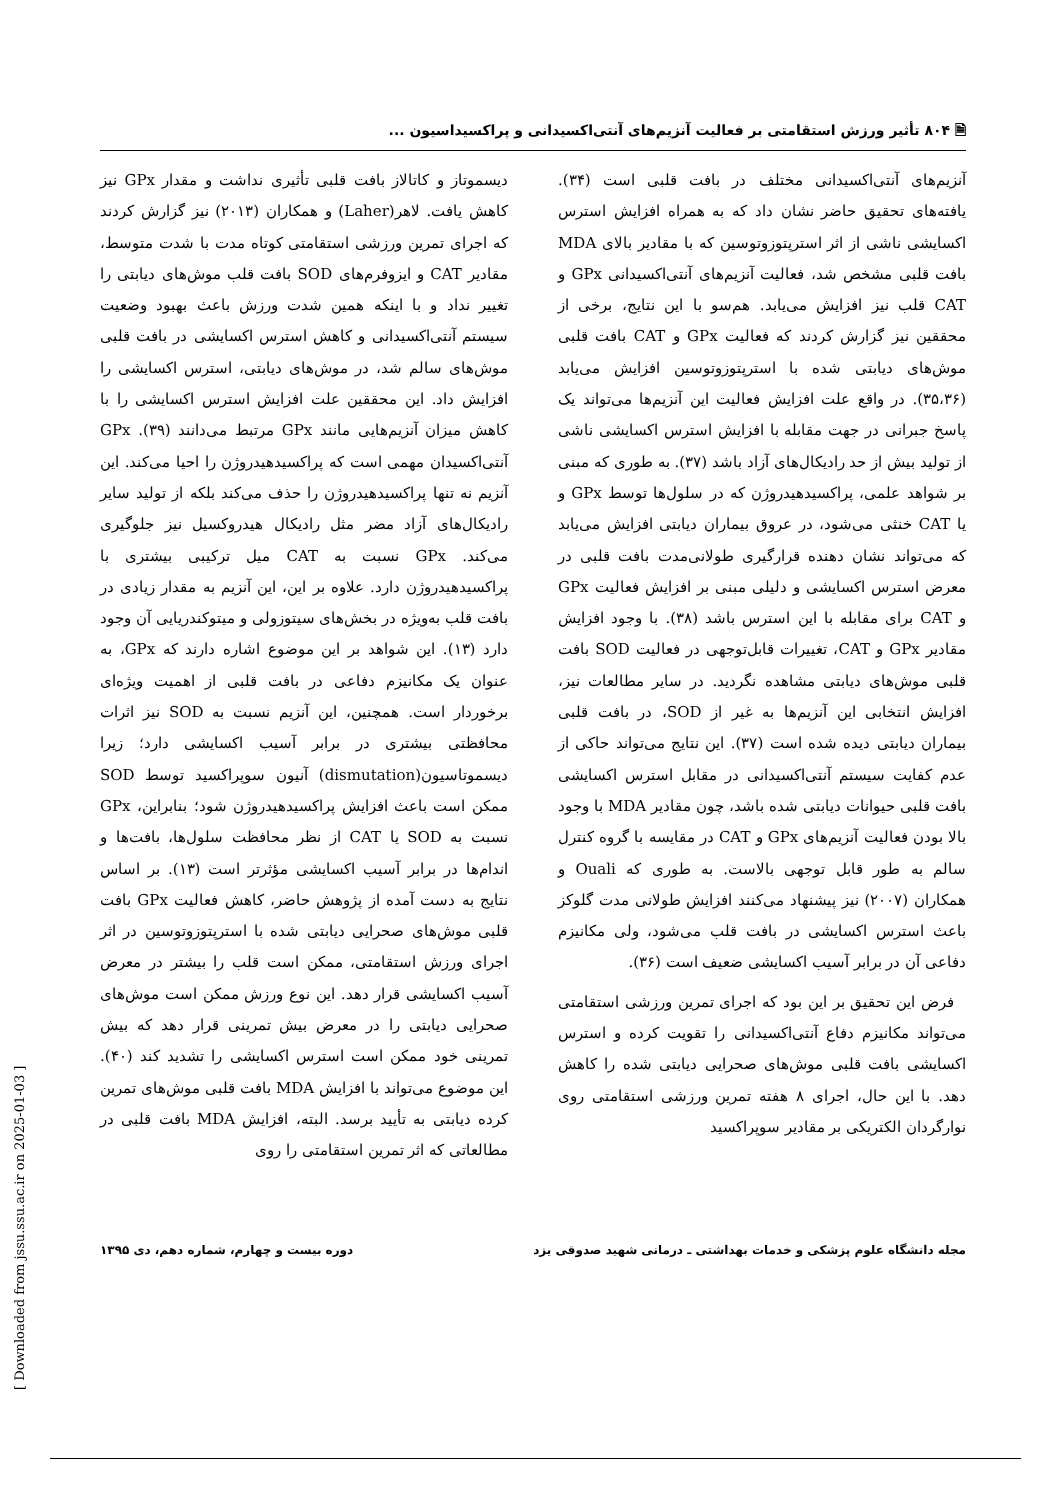🗎 ۸۰۴ تأثیر ورزش استقامتی بر فعالیت آنزیم‌های آنتی‌اکسیدانی و پراکسیداسیون ...
آنزیم‌های آنتی‌اکسیدانی مختلف در بافت قلبی است (۳۴). یافته‌های تحقیق حاضر نشان داد که به همراه افزایش استرس اکسایشی ناشی از اثر استرپتوزوتوسین که با مقادیر بالای MDA بافت قلبی مشخص شد، فعالیت آنزیم‌های آنتی‌اکسیدانی GPx و CAT قلب نیز افزایش می‌یابد. هم‌سو با این نتایج، برخی از محققین نیز گزارش کردند که فعالیت GPx و CAT بافت قلبی موش‌های دیابتی شده با استرپتوزوتوسین افزایش می‌یابد (۳۵،۳۶). در واقع علت افزایش فعالیت این آنزیم‌ها می‌تواند یک پاسخ جبرانی در جهت مقابله با افزایش استرس اکسایشی ناشی از تولید بیش از حد رادیکال‌های آزاد باشد (۳۷). به طوری که مبنی بر شواهد علمی، پراکسیدهیدروژن که در سلول‌ها توسط GPx و یا CAT خنثی می‌شود، در عروق بیماران دیابتی افزایش می‌یابد که می‌تواند نشان دهنده قرارگیری طولانی‌مدت بافت قلبی در معرض استرس اکسایشی و دلیلی مبنی بر افزایش فعالیت GPx و CAT برای مقابله با این استرس باشد (۳۸). با وجود افزایش مقادیر GPx و CAT، تغییرات قابل‌توجهی در فعالیت SOD بافت قلبی موش‌های دیابتی مشاهده نگردید. در سایر مطالعات نیز، افزایش انتخابی این آنزیم‌ها به غیر از SOD، در بافت قلبی بیماران دیابتی دیده شده است (۳۷). این نتایج می‌تواند حاکی از عدم کفایت سیستم آنتی‌اکسیدانی در مقابل استرس اکسایشی بافت قلبی حیوانات دیابتی شده باشد، چون مقادیر MDA با وجود بالا بودن فعالیت آنزیم‌های GPx و CAT در مقایسه با گروه کنترل سالم به طور قابل توجهی بالاست. به طوری که Ouali و همکاران (۲۰۰۷) نیز پیشنهاد می‌کنند افزایش طولانی مدت گلوکز باعث استرس اکسایشی در بافت قلب می‌شود، ولی مکانیزم دفاعی آن در برابر آسیب اکسایشی ضعیف است (۳۶).
فرض این تحقیق بر این بود که اجرای تمرین ورزشی استقامتی می‌تواند مکانیزم دفاع آنتی‌اکسیدانی را تقویت کرده و استرس اکسایشی بافت قلبی موش‌های صحرایی دیابتی شده را کاهش دهد. با این حال، اجرای ۸ هفته تمرین ورزشی استقامتی روی نوارگردان الکتریکی بر مقادیر سوپراکسید
دیسموتاز و کاتالاز بافت قلبی تأثیری نداشت و مقدار GPx نیز کاهش یافت. لاهر(Laher) و همکاران (۲۰۱۳) نیز گزارش کردند که اجرای تمرین ورزشی استقامتی کوتاه مدت با شدت متوسط، مقادیر CAT و ایزوفرم‌های SOD بافت قلب موش‌های دیابتی را تغییر نداد و با اینکه همین شدت ورزش باعث بهبود وضعیت سیستم آنتی‌اکسیدانی و کاهش استرس اکسایشی در بافت قلبی موش‌های سالم شد، در موش‌های دیابتی، استرس اکسایشی را افزایش داد. این محققین علت افزایش استرس اکسایشی را با کاهش میزان آنزیم‌هایی مانند GPx مرتبط می‌دانند (۳۹). GPx آنتی‌اکسیدان مهمی است که پراکسیدهیدروژن را احیا می‌کند. این آنزیم نه تنها پراکسیدهیدروژن را حذف می‌کند بلکه از تولید سایر رادیکال‌های آزاد مضر مثل رادیکال هیدروکسیل نیز جلوگیری می‌کند. GPx نسبت به CAT میل ترکیبی بیشتری با پراکسیدهیدروژن دارد. علاوه بر این، این آنزیم به مقدار زیادی در بافت قلب به‌ویژه در بخش‌های سیتوزولی و میتوکندریایی آن وجود دارد (۱۳). این شواهد بر این موضوع اشاره دارند که GPx، به عنوان یک مکانیزم دفاعی در بافت قلبی از اهمیت ویژه‌ای برخوردار است. همچنین، این آنزیم نسبت به SOD نیز اثرات محافظتی بیشتری در برابر آسیب اکسایشی دارد؛ زیرا دیسموتاسیون(dismutation) آنیون سوپراکسید توسط SOD ممکن است باعث افزایش پراکسیدهیدروژن شود؛ بنابراین، GPx نسبت به SOD یا CAT از نظر محافظت سلول‌ها، بافت‌ها و اندام‌ها در برابر آسیب اکسایشی مؤثرتر است (۱۳). بر اساس نتایج به دست آمده از پژوهش حاضر، کاهش فعالیت GPx بافت قلبی موش‌های صحرایی دیابتی شده با استرپتوزوتوسین در اثر اجرای ورزش استقامتی، ممکن است قلب را بیشتر در معرض آسیب اکسایشی قرار دهد. این نوع ورزش ممکن است موش‌های صحرایی دیابتی را در معرض بیش تمرینی قرار دهد که بیش تمرینی خود ممکن است استرس اکسایشی را تشدید کند (۴۰). این موضوع می‌تواند با افزایش MDA بافت قلبی موش‌های تمرین کرده دیابتی به تأیید برسد. البته، افزایش MDA بافت قلبی در مطالعاتی که اثر تمرین استقامتی را روی
مجله دانشگاه علوم پزشکی و خدمات بهداشتی ـ درمانی شهید صدوقی یزد دوره بیست و چهارم، شماره دهم، دی ۱۳۹۵
[ Downloaded from jssu.ssu.ac.ir on 2025-01-03 ]